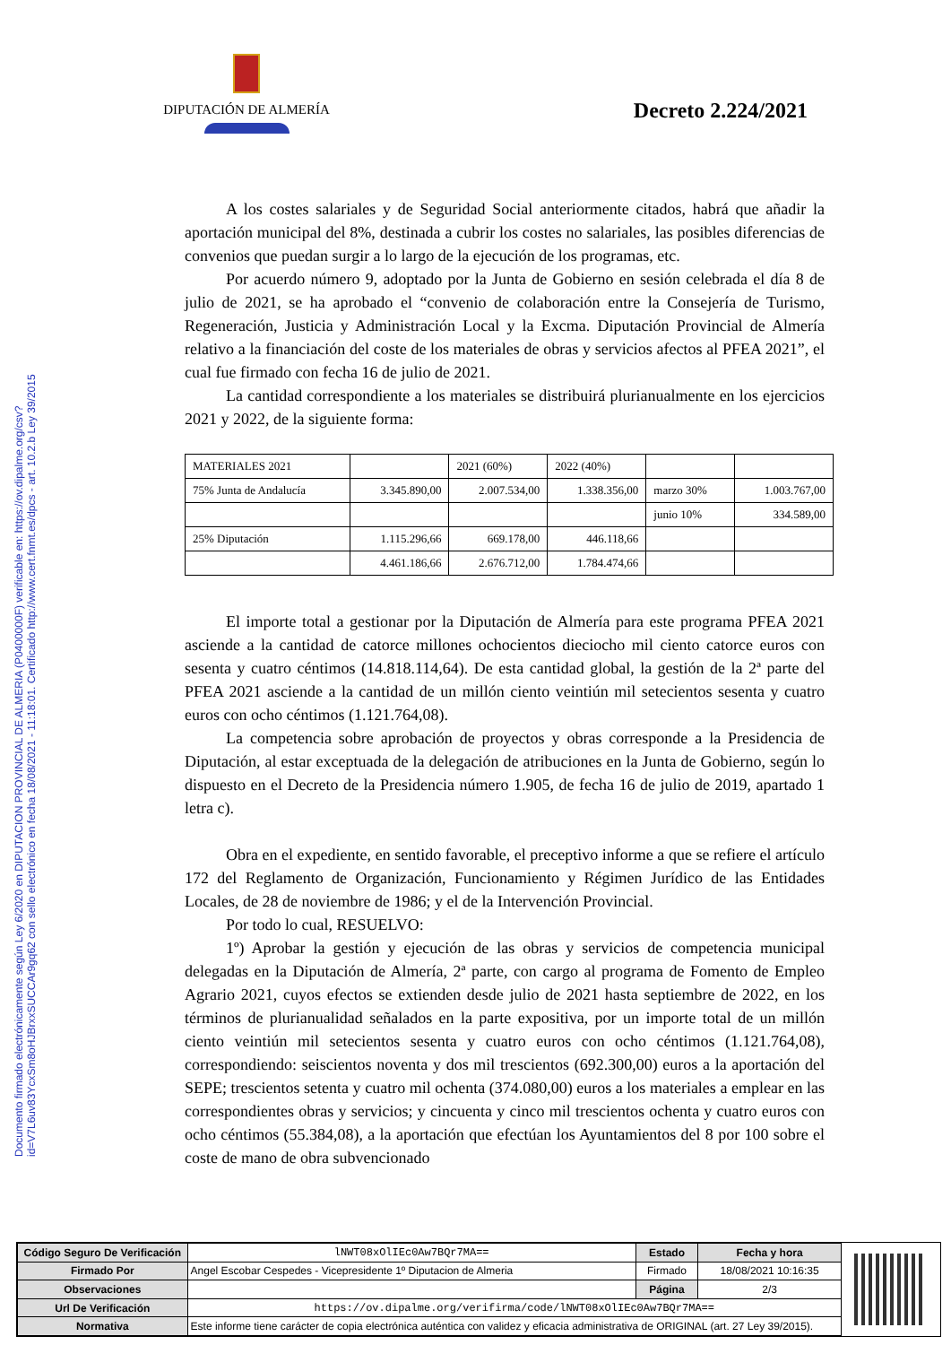Documento firmado electrónicamente según Ley 6/2020 en DIPUTACION PROVINCIAL DE ALMERIA (P0400000F) verificable en: https://ov.dipalme.org/csv?id=V7L6uv83YcxSm8oHJBrxxSUCCAr9gq62 con sello electrónico en fecha 18/08/2021 - 11:18:01. Certificado http://www.cert.fnmt.es/dpcs - art. 10.2.b Ley 39/2015
DIPUTACIÓN DE ALMERÍA
Decreto 2.224/2021
A los costes salariales y de Seguridad Social anteriormente citados, habrá que añadir la aportación municipal del 8%, destinada a cubrir los costes no salariales, las posibles diferencias de convenios que puedan surgir a lo largo de la ejecución de los programas, etc.
Por acuerdo número 9, adoptado por la Junta de Gobierno en sesión celebrada el día 8 de julio de 2021, se ha aprobado el “convenio de colaboración entre la Consejería de Turismo, Regeneración, Justicia y Administración Local y la Excma. Diputación Provincial de Almería relativo a la financiación del coste de los materiales de obras y servicios afectos al PFEA 2021”, el cual fue firmado con fecha 16 de julio de 2021.
La cantidad correspondiente a los materiales se distribuirá plurianualmente en los ejercicios 2021 y 2022, de la siguiente forma:
| MATERIALES 2021 | | 2021 (60%) | 2022 (40%) | | |
| 75% Junta de Andalucía | 3.345.890,00 | 2.007.534,00 | 1.338.356,00 | marzo 30% | 1.003.767,00 |
| | | | | junio 10% | 334.589,00 |
| 25% Diputación | 1.115.296,66 | 669.178,00 | 446.118,66 | | |
| | 4.461.186,66 | 2.676.712,00 | 1.784.474,66 | | |
El importe total a gestionar por la Diputación de Almería para este programa PFEA 2021 asciende a la cantidad de catorce millones ochocientos dieciocho mil ciento catorce euros con sesenta y cuatro céntimos (14.818.114,64). De esta cantidad global, la gestión de la 2ª parte del PFEA 2021 asciende a la cantidad de un millón ciento veintiún mil setecientos sesenta y cuatro euros con ocho céntimos (1.121.764,08).
La competencia sobre aprobación de proyectos y obras corresponde a la Presidencia de Diputación, al estar exceptuada de la delegación de atribuciones en la Junta de Gobierno, según lo dispuesto en el Decreto de la Presidencia número 1.905, de fecha 16 de julio de 2019, apartado 1 letra c).
Obra en el expediente, en sentido favorable, el preceptivo informe a que se refiere el artículo 172 del Reglamento de Organización, Funcionamiento y Régimen Jurídico de las Entidades Locales, de 28 de noviembre de 1986; y el de la Intervención Provincial.
Por todo lo cual, RESUELVO:
1º) Aprobar la gestión y ejecución de las obras y servicios de competencia municipal delegadas en la Diputación de Almería, 2ª parte, con cargo al programa de Fomento de Empleo Agrario 2021, cuyos efectos se extienden desde julio de 2021 hasta septiembre de 2022, en los términos de plurianualidad señalados en la parte expositiva, por un importe total de un millón ciento veintiún mil setecientos sesenta y cuatro euros con ocho céntimos (1.121.764,08), correspondiendo: seiscientos noventa y dos mil trescientos (692.300,00) euros a la aportación del SEPE; trescientos setenta y cuatro mil ochenta (374.080,00) euros a los materiales a emplear en las correspondientes obras y servicios; y cincuenta y cinco mil trescientos ochenta y cuatro euros con ocho céntimos (55.384,08), a la aportación que efectúan los Ayuntamientos del 8 por 100 sobre el coste de mano de obra subvencionado
| Código Seguro De Verificación | lNWT08xOlIEc0Aw7BQr7MA== | Estado | Fecha y hora |
| Firmado Por | Angel Escobar Cespedes - Vicepresidente 1º Diputacion de Almeria | Firmado | 18/08/2021 10:16:35 |
| Observaciones | | Página | 2/3 |
| Url De Verificación | https://ov.dipalme.org/verifirma/code/lNWT08xOlIEc0Aw7BQr7MA== | | |
| Normativa | Este informe tiene carácter de copia electrónica auténtica con validez y eficacia administrativa de ORIGINAL (art. 27 Ley 39/2015). | | |